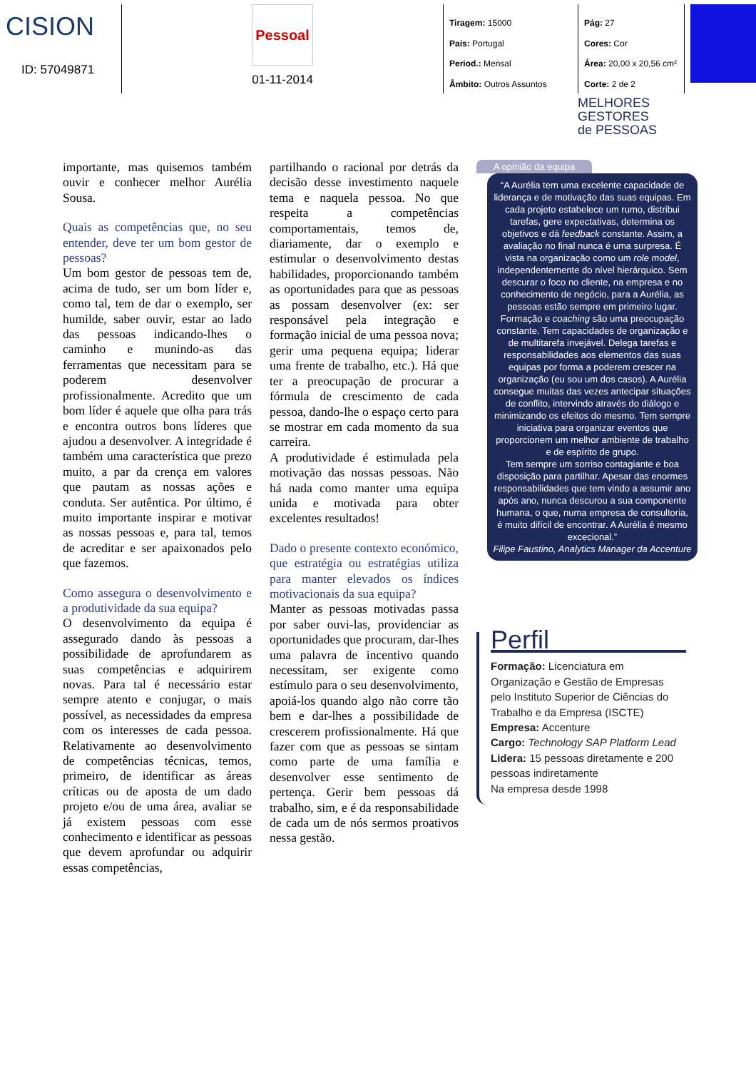CISION
ID: 57049871
Pessoal
01-11-2014
Tiragem: 15000
País: Portugal
Period.: Mensal
Âmbito: Outros Assuntos
Pág: 27
Cores: Cor
Área: 20,00 x 20,56 cm²
Corte: 2 de 2
MELHORES
GESTORES
de PESSOAS
importante, mas quisemos também ouvir e conhecer melhor Aurélia Sousa.
Quais as competências que, no seu entender, deve ter um bom gestor de pessoas?
Um bom gestor de pessoas tem de, acima de tudo, ser um bom líder e, como tal, tem de dar o exemplo, ser humilde, saber ouvir, estar ao lado das pessoas indicando-lhes o caminho e munindo-as das ferramentas que necessitam para se poderem desenvolver profissionalmente. Acredito que um bom líder é aquele que olha para trás e encontra outros bons líderes que ajudou a desenvolver. A integridade é também uma característica que prezo muito, a par da crença em valores que pautam as nossas ações e conduta. Ser autêntica. Por último, é muito importante inspirar e motivar as nossas pessoas e, para tal, temos de acreditar e ser apaixonados pelo que fazemos.
Como assegura o desenvolvimento e a produtividade da sua equipa?
O desenvolvimento da equipa é assegurado dando às pessoas a possibilidade de aprofundarem as suas competências e adquirirem novas. Para tal é necessário estar sempre atento e conjugar, o mais possível, as necessidades da empresa com os interesses de cada pessoa. Relativamente ao desenvolvimento de competências técnicas, temos, primeiro, de identificar as áreas críticas ou de aposta de um dado projeto e/ou de uma área, avaliar se já existem pessoas com esse conhecimento e identificar as pessoas que devem aprofundar ou adquirir essas competências,
partilhando o racional por detrás da decisão desse investimento naquele tema e naquela pessoa. No que respeita a competências comportamentais, temos de, diariamente, dar o exemplo e estimular o desenvolvimento destas habilidades, proporcionando também as oportunidades para que as pessoas as possam desenvolver (ex: ser responsável pela integração e formação inicial de uma pessoa nova; gerir uma pequena equipa; liderar uma frente de trabalho, etc.). Há que ter a preocupação de procurar a fórmula de crescimento de cada pessoa, dando-lhe o espaço certo para se mostrar em cada momento da sua carreira.
A produtividade é estimulada pela motivação das nossas pessoas. Não há nada como manter uma equipa unida e motivada para obter excelentes resultados!
Dado o presente contexto económico, que estratégia ou estratégias utiliza para manter elevados os índices motivacionais da sua equipa?
Manter as pessoas motivadas passa por saber ouvi-las, providenciar as oportunidades que procuram, dar-lhes uma palavra de incentivo quando necessitam, ser exigente como estímulo para o seu desenvolvimento, apoiá-los quando algo não corre tão bem e dar-lhes a possibilidade de crescerem profissionalmente. Há que fazer com que as pessoas se sintam como parte de uma família e desenvolver esse sentimento de pertença. Gerir bem pessoas dá trabalho, sim, e é da responsabilidade de cada um de nós sermos proativos nessa gestão.
A opinião da equipa
“A Aurélia tem uma excelente capacidade de liderança e de motivação das suas equipas. Em cada projeto estabelece um rumo, distribui tarefas, gere expectativas, determina os objetivos e dá feedback constante. Assim, a avaliação no final nunca é uma surpresa. É vista na organização como um role model, independentemente do nível hierárquico. Sem descurar o foco no cliente, na empresa e no conhecimento de negócio, para a Aurélia, as pessoas estão sempre em primeiro lugar. Formação e coaching são uma preocupação constante. Tem capacidades de organização e de multitarefa invejável. Delega tarefas e responsabilidades aos elementos das suas equipas por forma a poderem crescer na organização (eu sou um dos casos). A Aurélia consegue muitas das vezes antecipar situações de conflito, intervindo através do diálogo e minimizando os efeitos do mesmo. Tem sempre iniciativa para organizar eventos que proporcionem um melhor ambiente de trabalho e de espírito de grupo.
Tem sempre um sorriso contagiante e boa disposição para partilhar. Apesar das enormes responsabilidades que tem vindo a assumir ano após ano, nunca descurou a sua componente humana, o que, numa empresa de consultoria, é muito difícil de encontrar. A Aurélia é mesmo excecional.”
Filipe Faustino, Analytics Manager da Accenture
Perfil
Formação: Licenciatura em Organização e Gestão de Empresas pelo Instituto Superior de Ciências do Trabalho e da Empresa (ISCTE)
Empresa: Accenture
Cargo: Technology SAP Platform Lead
Lidera: 15 pessoas diretamente e 200 pessoas indiretamente
Na empresa desde 1998